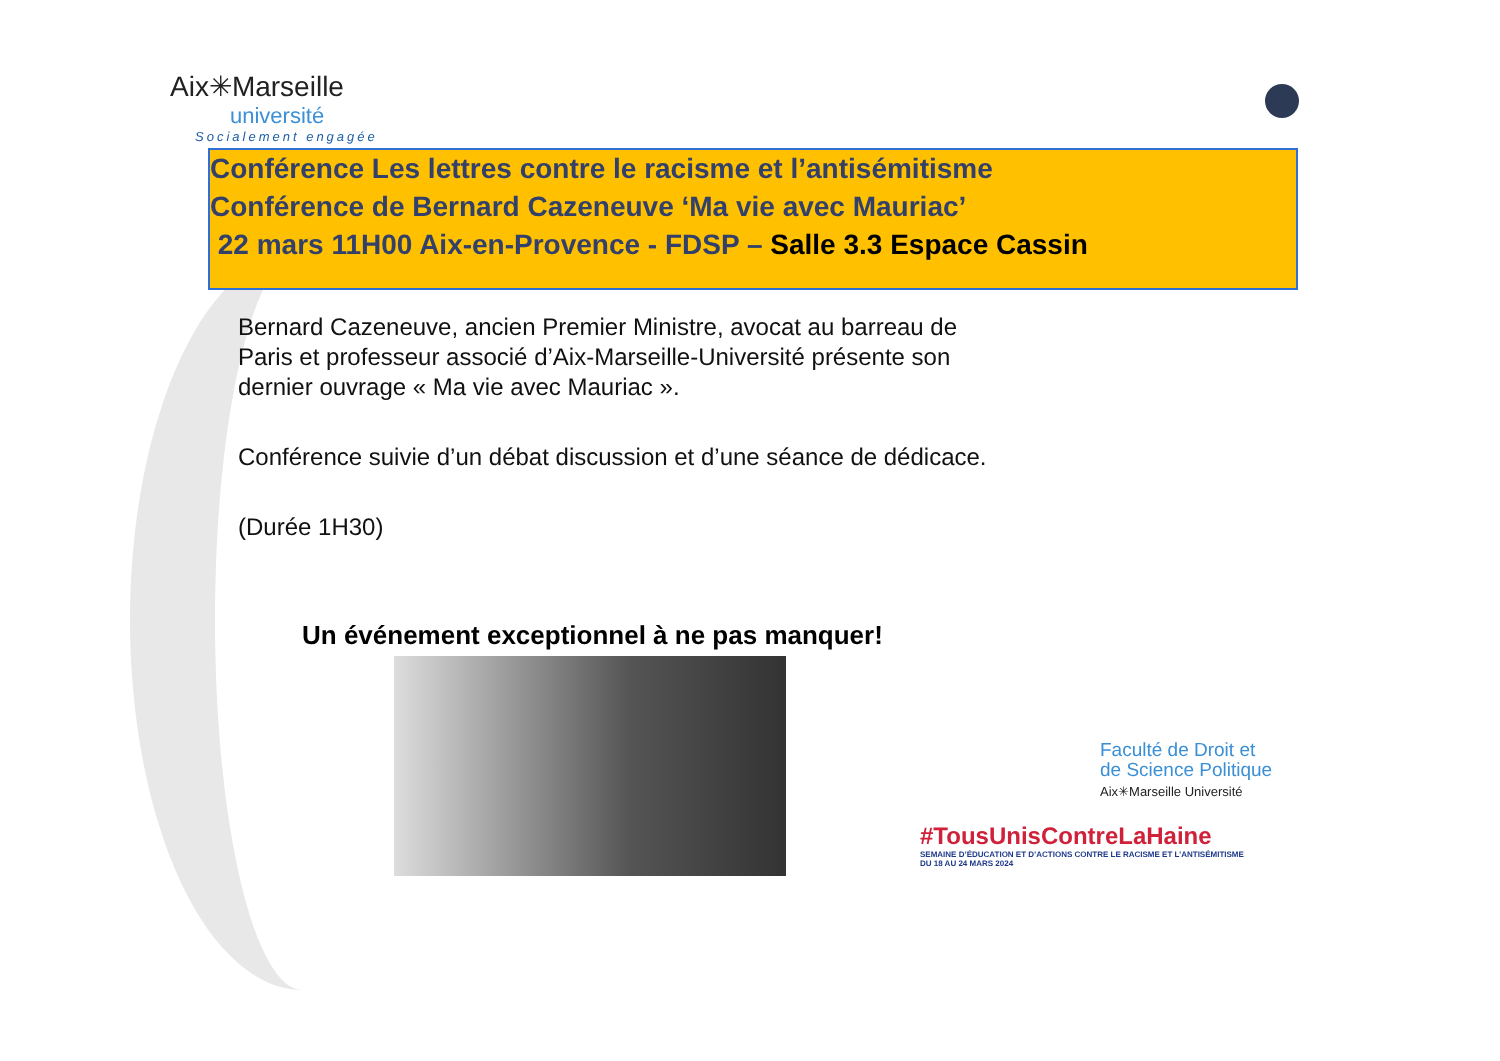Aix✳Marseille
université
Socialement engagée
Conférence Les lettres contre le racisme et l’antisémitisme
Conférence de Bernard Cazeneuve ‘Ma vie avec Mauriac’
22 mars 11H00 Aix-en-Provence - FDSP – Salle 3.3 Espace Cassin
Bernard Cazeneuve, ancien Premier Ministre, avocat au barreau de Paris et professeur associé d’Aix-Marseille-Université présente son dernier ouvrage « Ma vie avec Mauriac ».
Conférence suivie d’un débat discussion et d’une séance de dédicace.
(Durée 1H30)
Un événement exceptionnel à ne pas manquer!
Faculté de Droit et
de Science Politique
Aix✳Marseille Université
#TousUnisContreLaHaine
SEMAINE D’ÉDUCATION ET D’ACTIONS CONTRE LE RACISME ET L’ANTISÉMITISME
DU 18 AU 24 MARS 2024